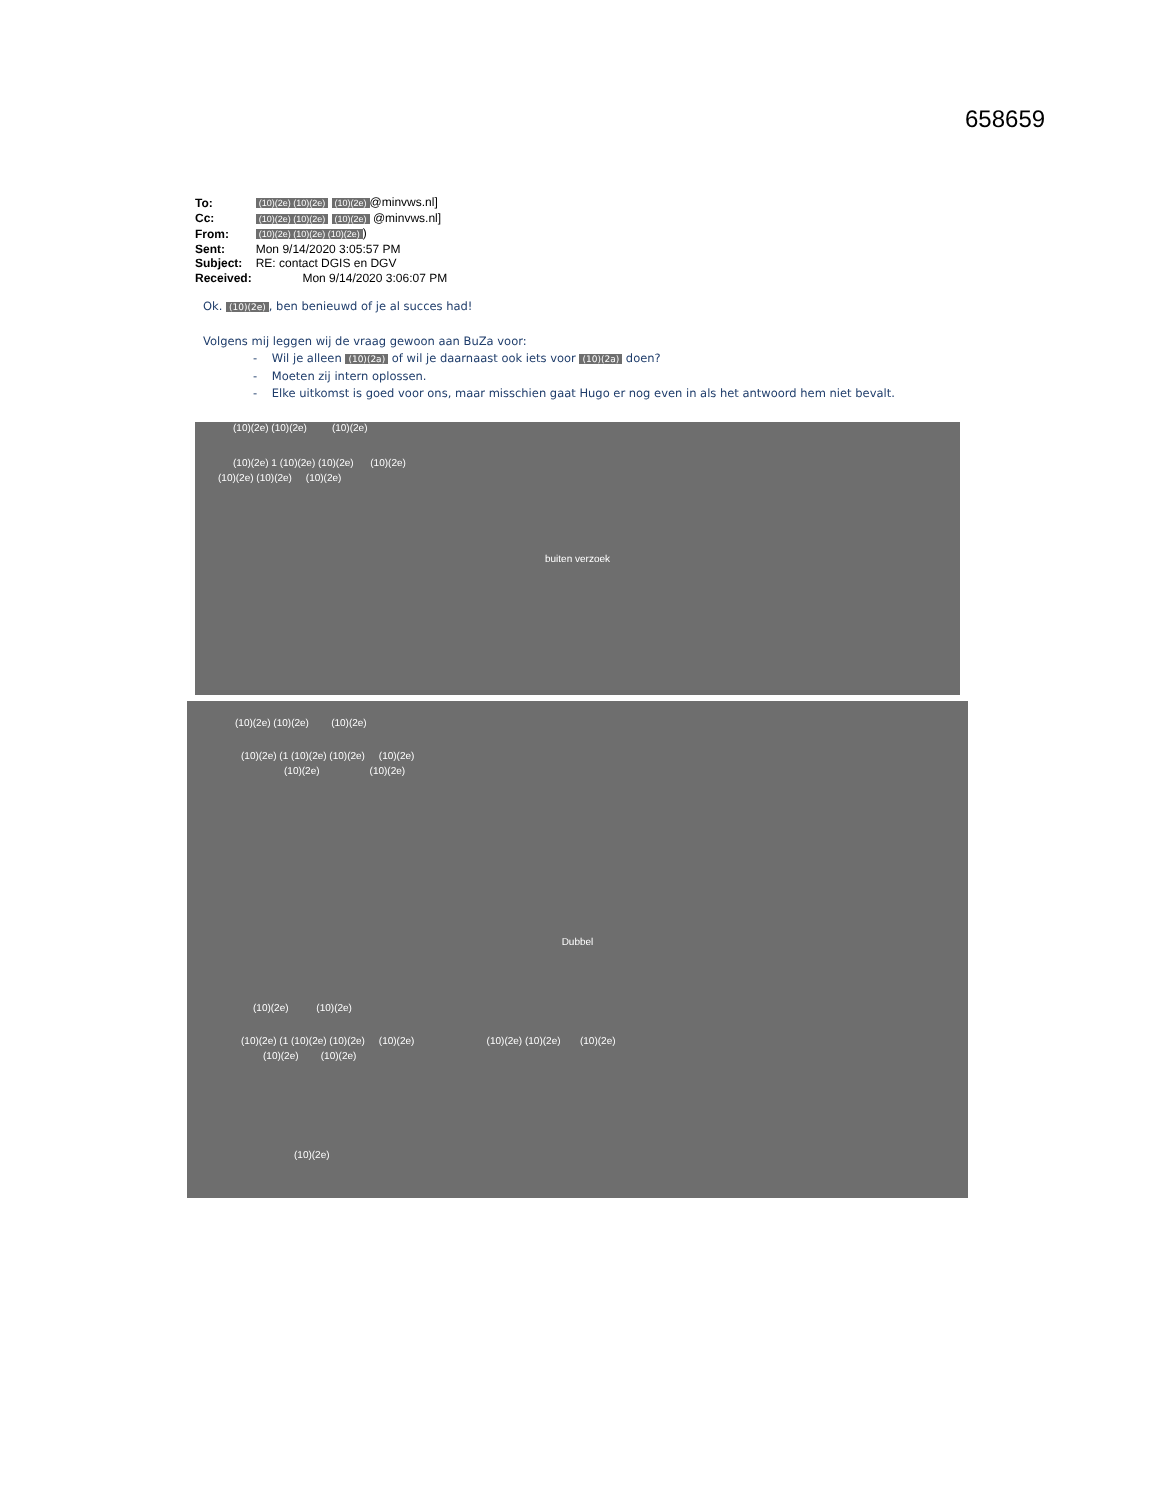658659
| To: | (10)(2e) (10)(2e) (10)(2e) @minvws.nl] |
| Cc: | (10)(2e) (10)(2e) (10)(2e) @minvws.nl] |
| From: | (10)(2e) (10)(2e) (10)(2e) ) |
| Sent: | Mon 9/14/2020 3:05:57 PM |
| Subject: | RE: contact DGIS en DGV |
| Received: | Mon 9/14/2020 3:06:07 PM |
Ok. (10)(2e), ben benieuwd of je al succes had!
Volgens mij leggen wij de vraag gewoon aan BuZa voor:
- Wil je alleen (10)(2a) of wil je daarnaast ook iets voor (10)(2a) doen?
- Moeten zij intern oplossen.
- Elke uitkomst is goed voor ons, maar misschien gaat Hugo er nog even in als het antwoord hem niet bevalt.
(10)(2e) (10)(2e) (10)(2e)
(10)(2e) 1 (10)(2e) (10)(2e) (10)(2e)
(10)(2e) (10)(2e) (10)(2e)
buiten verzoek
(10)(2e) (10)(2e) (10)(2e)
(10)(2e) (1 (10)(2e) (10)(2e) (10)(2e)
(10)(2e) (10)(2e)
Dubbel
(10)(2e) (10)(2e)
(10)(2e) (1 (10)(2e) (10)(2e) (10)(2e) (10)(2e) (10)(2e) (10)(2e)
(10)(2e) (10)(2e)
(10)(2e)